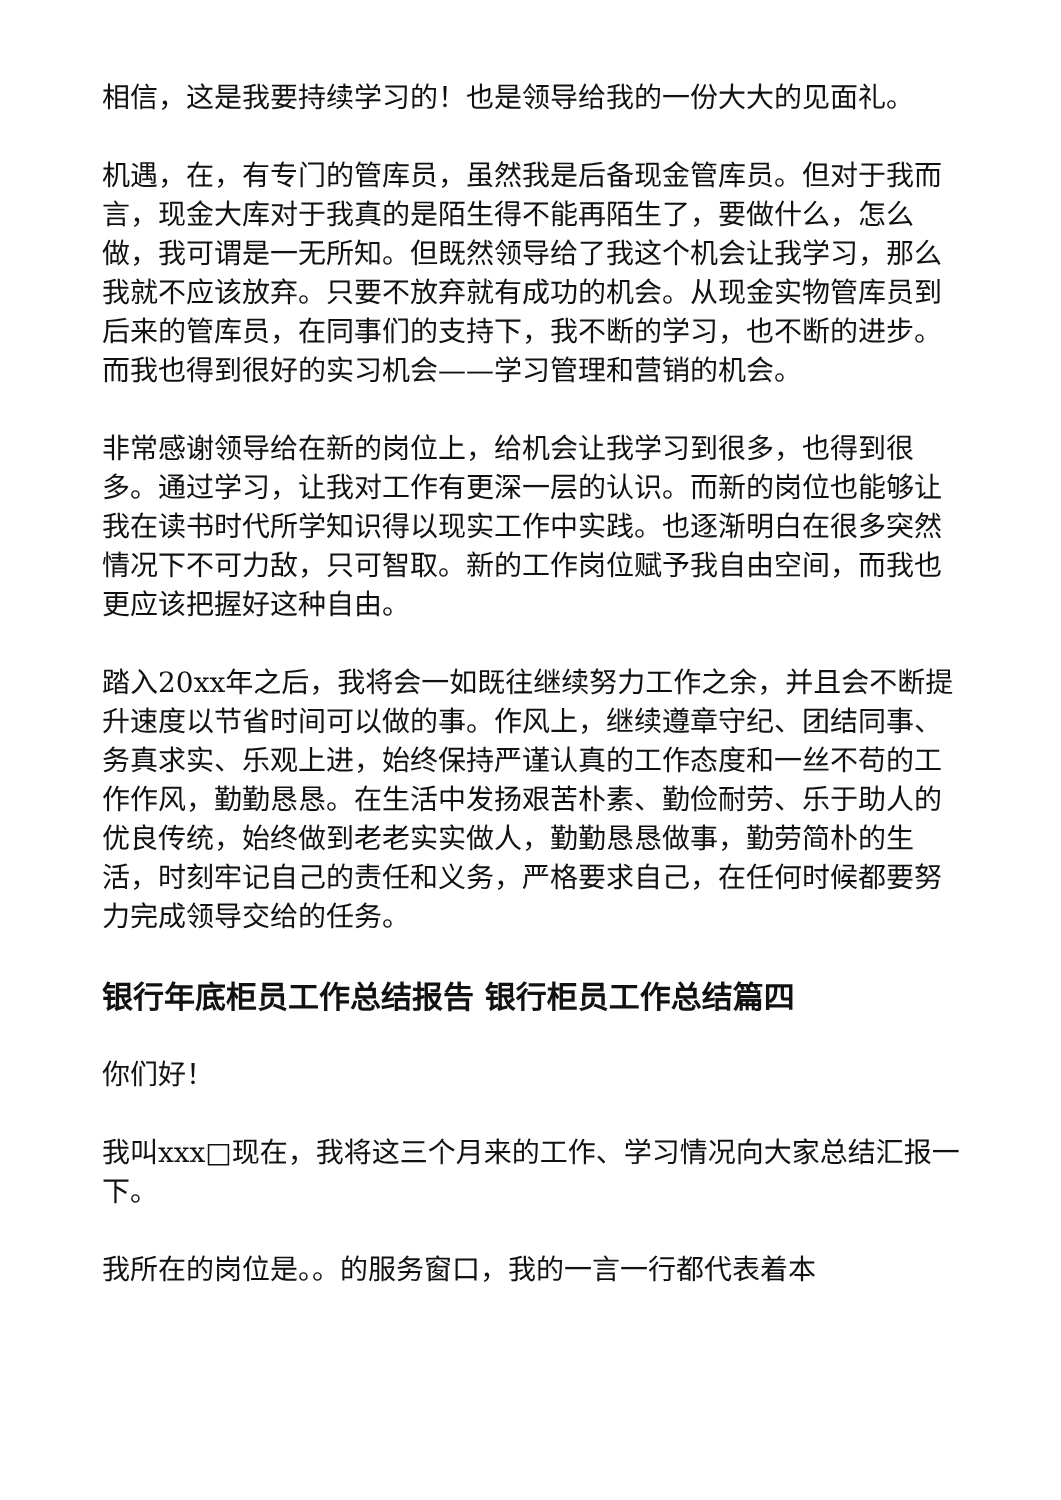相信，这是我要持续学习的！也是领导给我的一份大大的见面礼。
机遇，在，有专门的管库员，虽然我是后备现金管库员。但对于我而言，现金大库对于我真的是陌生得不能再陌生了，要做什么，怎么做，我可谓是一无所知。但既然领导给了我这个机会让我学习，那么我就不应该放弃。只要不放弃就有成功的机会。从现金实物管库员到后来的管库员，在同事们的支持下，我不断的学习，也不断的进步。而我也得到很好的实习机会——学习管理和营销的机会。
非常感谢领导给在新的岗位上，给机会让我学习到很多，也得到很多。通过学习，让我对工作有更深一层的认识。而新的岗位也能够让我在读书时代所学知识得以现实工作中实践。也逐渐明白在很多突然情况下不可力敌，只可智取。新的工作岗位赋予我自由空间，而我也更应该把握好这种自由。
踏入20xx年之后，我将会一如既往继续努力工作之余，并且会不断提升速度以节省时间可以做的事。作风上，继续遵章守纪、团结同事、务真求实、乐观上进，始终保持严谨认真的工作态度和一丝不苟的工作作风，勤勤恳恳。在生活中发扬艰苦朴素、勤俭耐劳、乐于助人的优良传统，始终做到老老实实做人，勤勤恳恳做事，勤劳简朴的生活，时刻牢记自己的责任和义务，严格要求自己，在任何时候都要努力完成领导交给的任务。
银行年底柜员工作总结报告 银行柜员工作总结篇四
你们好！
我叫xxx□现在，我将这三个月来的工作、学习情况向大家总结汇报一下。
我所在的岗位是。。的服务窗口，我的一言一行都代表着本